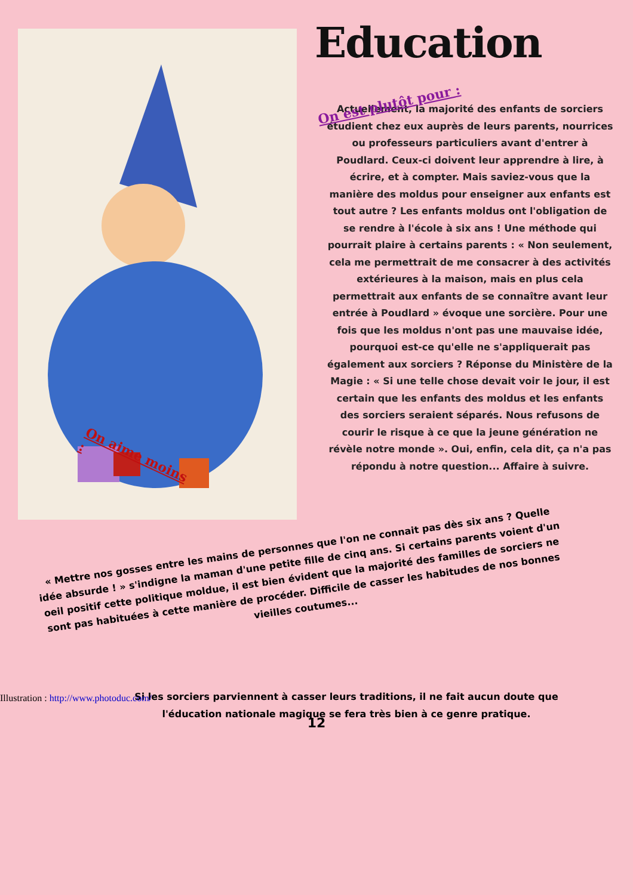Education
On est plutôt pour :
Actuellement, la majorité des enfants de sorciers étudient chez eux auprès de leurs parents, nourrices ou professeurs particuliers avant d'entrer à Poudlard. Ceux-ci doivent leur apprendre à lire, à écrire, et à compter. Mais saviez-vous que la manière des moldus pour enseigner aux enfants est tout autre ? Les enfants moldus ont l'obligation de se rendre à l'école à six ans ! Une méthode qui pourrait plaire à certains parents : « Non seulement, cela me permettrait de me consacrer à des activités extérieures à la maison, mais en plus cela permettrait aux enfants de se connaître avant leur entrée à Poudlard » évoque une sorcière. Pour une fois que les moldus n'ont pas une mauvaise idée, pourquoi est-ce qu'elle ne s'appliquerait pas également aux sorciers ? Réponse du Ministère de la Magie : « Si une telle chose devait voir le jour, il est certain que les enfants des moldus et les enfants des sorciers seraient séparés. Nous refusons de courir le risque à ce que la jeune génération ne révèle notre monde ». Oui, enfin, cela dit, ça n'a pas répondu à notre question... Affaire à suivre.
On aime moins :
« Mettre nos gosses entre les mains de personnes que l'on ne connait pas dès six ans ? Quelle idée absurde ! » s'indigne la maman d'une petite fille de cinq ans. Si certains parents voient d'un oeil positif cette politique moldue, il est bien évident que la majorité des familles de sorciers ne sont pas habituées à cette manière de procéder. Difficile de casser les habitudes de nos bonnes vieilles coutumes...
Si les sorciers parviennent à casser leurs traditions, il ne fait aucun doute que l'éducation nationale magique se fera très bien à ce genre pratique.
Illustration : http://www.photoduc.com/
12